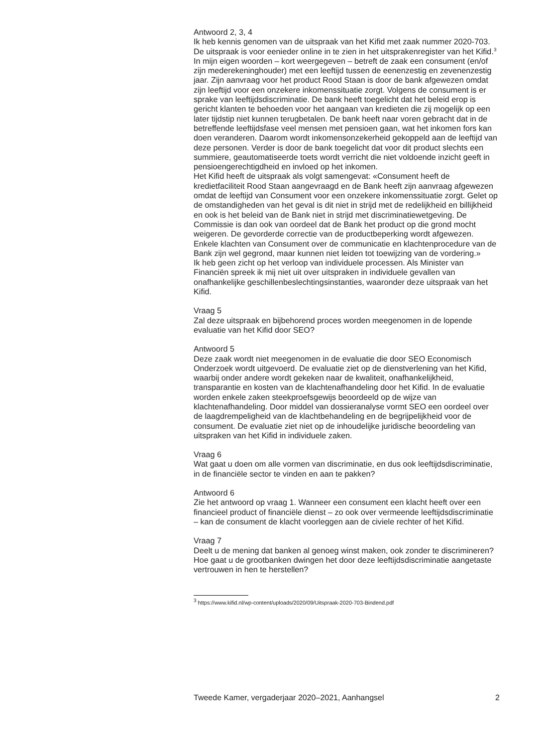Antwoord 2, 3, 4
Ik heb kennis genomen van de uitspraak van het Kifid met zaak nummer 2020-703. De uitspraak is voor eenieder online in te zien in het uitsprakenregister van het Kifid.<sup>3</sup> In mijn eigen woorden – kort weergegeven – betreft de zaak een consument (en/of zijn mederekeninghouder) met een leeftijd tussen de eenenzestig en zevenenzestig jaar. Zijn aanvraag voor het product Rood Staan is door de bank afgewezen omdat zijn leeftijd voor een onzekere inkomenssituatie zorgt. Volgens de consument is er sprake van leeftijdsdiscriminatie. De bank heeft toegelicht dat het beleid erop is gericht klanten te behoeden voor het aangaan van kredieten die zij mogelijk op een later tijdstip niet kunnen terugbetalen. De bank heeft naar voren gebracht dat in de betreffende leeftijdsfase veel mensen met pensioen gaan, wat het inkomen fors kan doen veranderen. Daarom wordt inkomensonzekerheid gekoppeld aan de leeftijd van deze personen. Verder is door de bank toegelicht dat voor dit product slechts een summiere, geautomatiseerde toets wordt verricht die niet voldoende inzicht geeft in pensioengerechtigdheid en invloed op het inkomen.
Het Kifid heeft de uitspraak als volgt samengevat: «Consument heeft de kredietfaciliteit Rood Staan aangevraagd en de Bank heeft zijn aanvraag afgewezen omdat de leeftijd van Consument voor een onzekere inkomenssituatie zorgt. Gelet op de omstandigheden van het geval is dit niet in strijd met de redelijkheid en billijkheid en ook is het beleid van de Bank niet in strijd met discriminatiewetgeving. De Commissie is dan ook van oordeel dat de Bank het product op die grond mocht weigeren. De gevorderde correctie van de productbeperking wordt afgewezen. Enkele klachten van Consument over de communicatie en klachtenprocedure van de Bank zijn wel gegrond, maar kunnen niet leiden tot toewijzing van de vordering.»
Ik heb geen zicht op het verloop van individuele processen. Als Minister van Financiën spreek ik mij niet uit over uitspraken in individuele gevallen van onafhankelijke geschillenbeslechtingsinstanties, waaronder deze uitspraak van het Kifid.
Vraag 5
Zal deze uitspraak en bijbehorend proces worden meegenomen in de lopende evaluatie van het Kifid door SEO?
Antwoord 5
Deze zaak wordt niet meegenomen in de evaluatie die door SEO Economisch Onderzoek wordt uitgevoerd. De evaluatie ziet op de dienstverlening van het Kifid, waarbij onder andere wordt gekeken naar de kwaliteit, onafhankelijkheid, transparantie en kosten van de klachtenafhandeling door het Kifid. In de evaluatie worden enkele zaken steekproefsgewijs beoordeeld op de wijze van klachtenafhandeling. Door middel van dossieranalyse vormt SEO een oordeel over de laagdrempeligheid van de klachtbehandeling en de begrijpelijkheid voor de consument. De evaluatie ziet niet op de inhoudelijke juridische beoordeling van uitspraken van het Kifid in individuele zaken.
Vraag 6
Wat gaat u doen om alle vormen van discriminatie, en dus ook leeftijdsdiscriminatie, in de financiële sector te vinden en aan te pakken?
Antwoord 6
Zie het antwoord op vraag 1. Wanneer een consument een klacht heeft over een financieel product of financiële dienst – zo ook over vermeende leeftijdsdiscriminatie – kan de consument de klacht voorleggen aan de civiele rechter of het Kifid.
Vraag 7
Deelt u de mening dat banken al genoeg winst maken, ook zonder te discrimineren? Hoe gaat u de grootbanken dwingen het door deze leeftijdsdiscriminatie aangetaste vertrouwen in hen te herstellen?
<sup>3</sup> https://www.kifid.nl/wp-content/uploads/2020/09/Uitspraak-2020-703-Bindend.pdf
Tweede Kamer, vergaderjaar 2020–2021, Aanhangsel 2